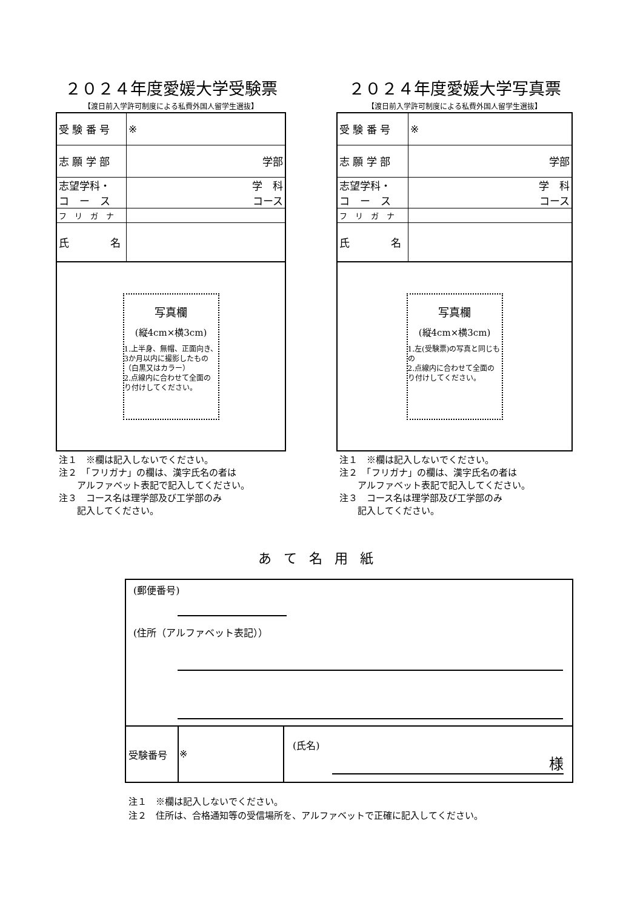２０２４年度愛媛大学受験票
【渡日前入学許可制度による私費外国人留学生選抜】
| 受 験 番 号 | ※ |
| 志 願 学 部 | 学部 |
| 志望学科・ コ ー ス | 学 科 コース |
| フ リ ガ ナ | |
| 氏 名 | |
写真欄
(縦4cm×横3cm)
1.上半身、無帽、正面向き、3か月以内に撮影したもの（白黒又はカラー）
2.点線内に合わせて全面のり付けしてください。
注１　※欄は記入しないでください。
注２　「フリガナ」の欄は、漢字氏名の者は
　　アルファベット表記で記入してください。
注３　コース名は理学部及び工学部のみ
　　記入してください。
２０２４年度愛媛大学写真票
【渡日前入学許可制度による私費外国人留学生選抜】
| 受 験 番 号 | ※ |
| 志 願 学 部 | 学部 |
| 志望学科・ コ ー ス | 学 科 コース |
| フ リ ガ ナ | |
| 氏 名 | |
写真欄
(縦4cm×横3cm)
1.左(受験票)の写真と同じもの
2.点線内に合わせて全面のり付けしてください。
注１　※欄は記入しないでください。
注２　「フリガナ」の欄は、漢字氏名の者は
　　アルファベット表記で記入してください。
注３　コース名は理学部及び工学部のみ
　　記入してください。
あて名用紙
(郵便番号)
(住所（アルファベット表記））
| 受験番号 | ※ | (氏名) 様 |
注１　※欄は記入しないでください。
注２　住所は、合格通知等の受信場所を、アルファベットで正確に記入してください。